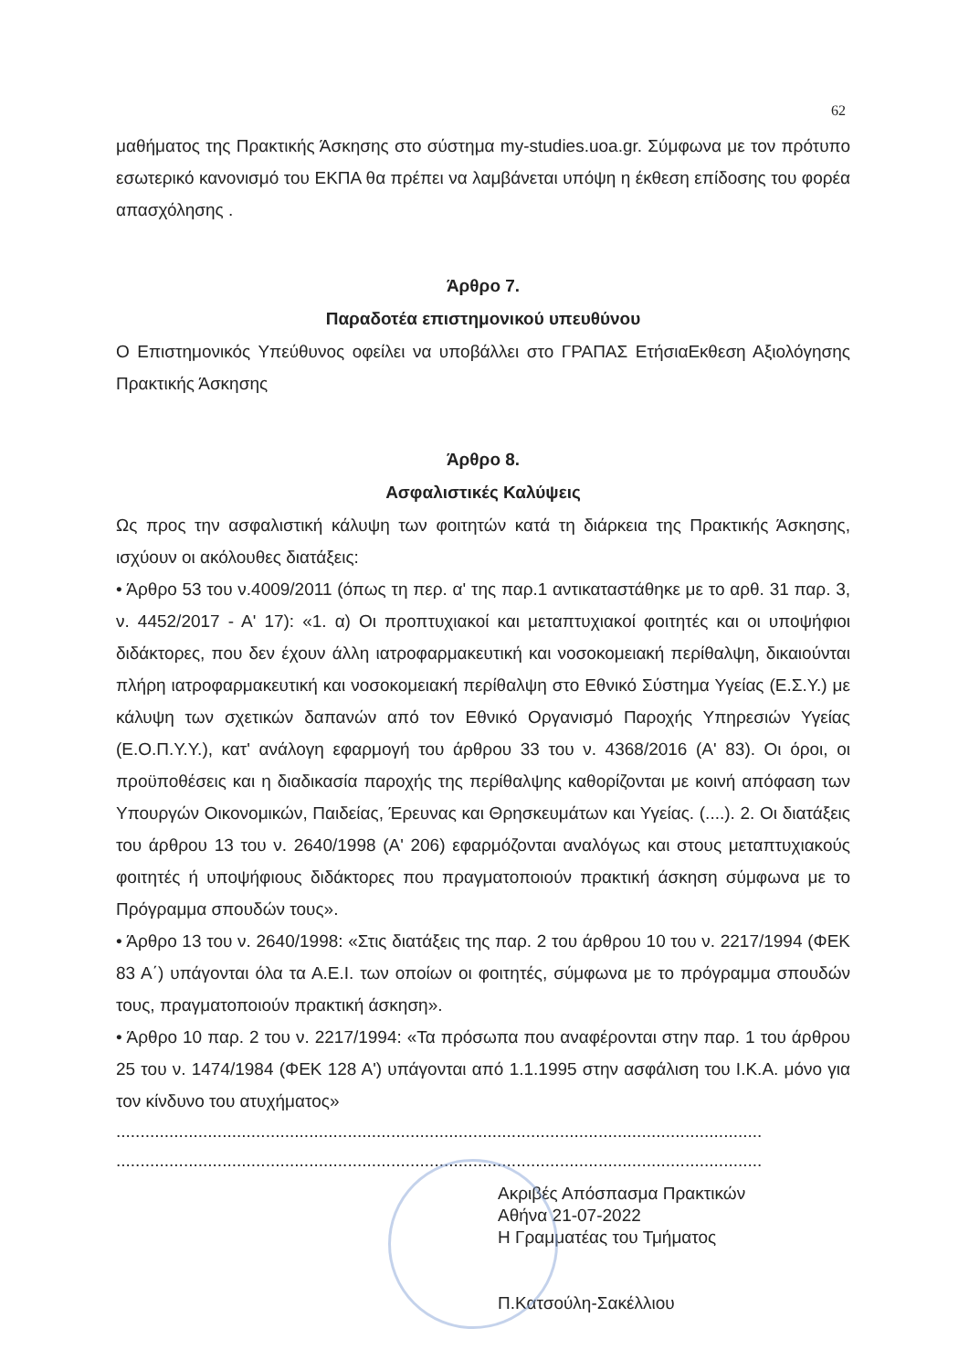62
μαθήματος της Πρακτικής Άσκησης στο σύστημα my-studies.uoa.gr. Σύμφωνα με τον πρότυπο εσωτερικό κανονισμό του ΕΚΠΑ θα πρέπει να λαμβάνεται υπόψη η έκθεση επίδοσης του φορέα απασχόλησης .
Άρθρο 7.
Παραδοτέα επιστημονικού υπευθύνου
Ο Επιστημονικός Υπεύθυνος οφείλει να υποβάλλει στο ΓΡΑΠΑΣ ΕτήσιαΕκθεση Αξιολόγησης Πρακτικής Άσκησης
Άρθρο 8.
Ασφαλιστικές Καλύψεις
Ως προς την ασφαλιστική κάλυψη των φοιτητών κατά τη διάρκεια της Πρακτικής Άσκησης, ισχύουν οι ακόλουθες διατάξεις:
• Άρθρο 53 του ν.4009/2011 (όπως τη περ. α' της παρ.1 αντικαταστάθηκε με το αρθ. 31 παρ. 3, ν. 4452/2017 - Α' 17): «1. α) Οι προπτυχιακοί και μεταπτυχιακοί φοιτητές και οι υποψήφιοι διδάκτορες, που δεν έχουν άλλη ιατροφαρμακευτική και νοσοκομειακή περίθαλψη, δικαιούνται πλήρη ιατροφαρμακευτική και νοσοκομειακή περίθαλψη στο Εθνικό Σύστημα Υγείας (Ε.Σ.Υ.) με κάλυψη των σχετικών δαπανών από τον Εθνικό Οργανισμό Παροχής Υπηρεσιών Υγείας (Ε.Ο.Π.Υ.Υ.), κατ' ανάλογη εφαρμογή του άρθρου 33 του ν. 4368/2016 (Α' 83). Οι όροι, οι προϋποθέσεις και η διαδικασία παροχής της περίθαλψης καθορίζονται με κοινή απόφαση των Υπουργών Οικονομικών, Παιδείας, Έρευνας και Θρησκευμάτων και Υγείας. (....). 2. Οι διατάξεις του άρθρου 13 του ν. 2640/1998 (Α' 206) εφαρμόζονται αναλόγως και στους μεταπτυχιακούς φοιτητές ή υποψήφιους διδάκτορες που πραγματοποιούν πρακτική άσκηση σύμφωνα με το Πρόγραμμα σπουδών τους».
• Άρθρο 13 του ν. 2640/1998: «Στις διατάξεις της παρ. 2 του άρθρου 10 του ν. 2217/1994 (ΦΕΚ 83 Α΄) υπάγονται όλα τα Α.Ε.Ι. των οποίων οι φοιτητές, σύμφωνα με το πρόγραμμα σπουδών τους, πραγματοποιούν πρακτική άσκηση».
• Άρθρο 10 παρ. 2 του ν. 2217/1994: «Τα πρόσωπα που αναφέρονται στην παρ. 1 του άρθρου 25 του ν. 1474/1984 (ΦΕΚ 128 Α') υπάγονται από 1.1.1995 στην ασφάλιση του Ι.Κ.Α. μόνο για τον κίνδυνο του ατυχήματος»
......................................................................................................................................
......................................................................................................................................
Ακριβές Απόσπασμα Πρακτικών
Αθήνα 21-07-2022
Η Γραμματέας του Τμήματος
Π.Κατσούλη-Σακέλλιου